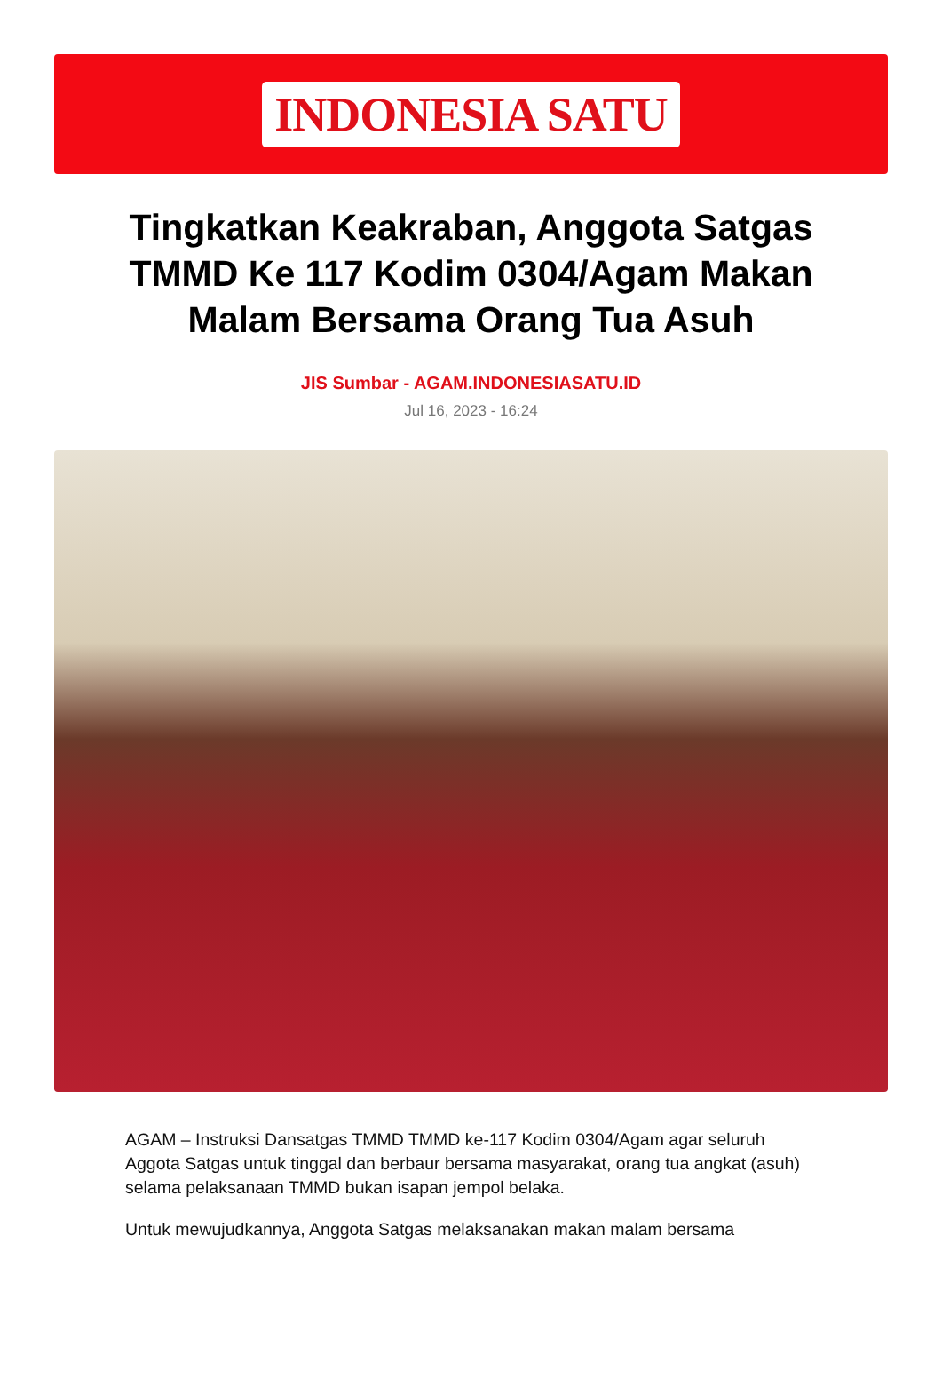INDONESIA SATU
Tingkatkan Keakraban, Anggota Satgas TMMD Ke 117 Kodim 0304/Agam Makan Malam Bersama Orang Tua Asuh
JIS Sumbar - AGAM.INDONESIASATU.ID
Jul 16, 2023 - 16:24
AGAM – Instruksi Dansatgas TMMD TMMD ke-117 Kodim 0304/Agam agar seluruh Aggota Satgas untuk tinggal dan berbaur bersama masyarakat, orang tua angkat (asuh) selama pelaksanaan TMMD bukan isapan jempol belaka.
Untuk mewujudkannya, Anggota Satgas melaksanakan makan malam bersama